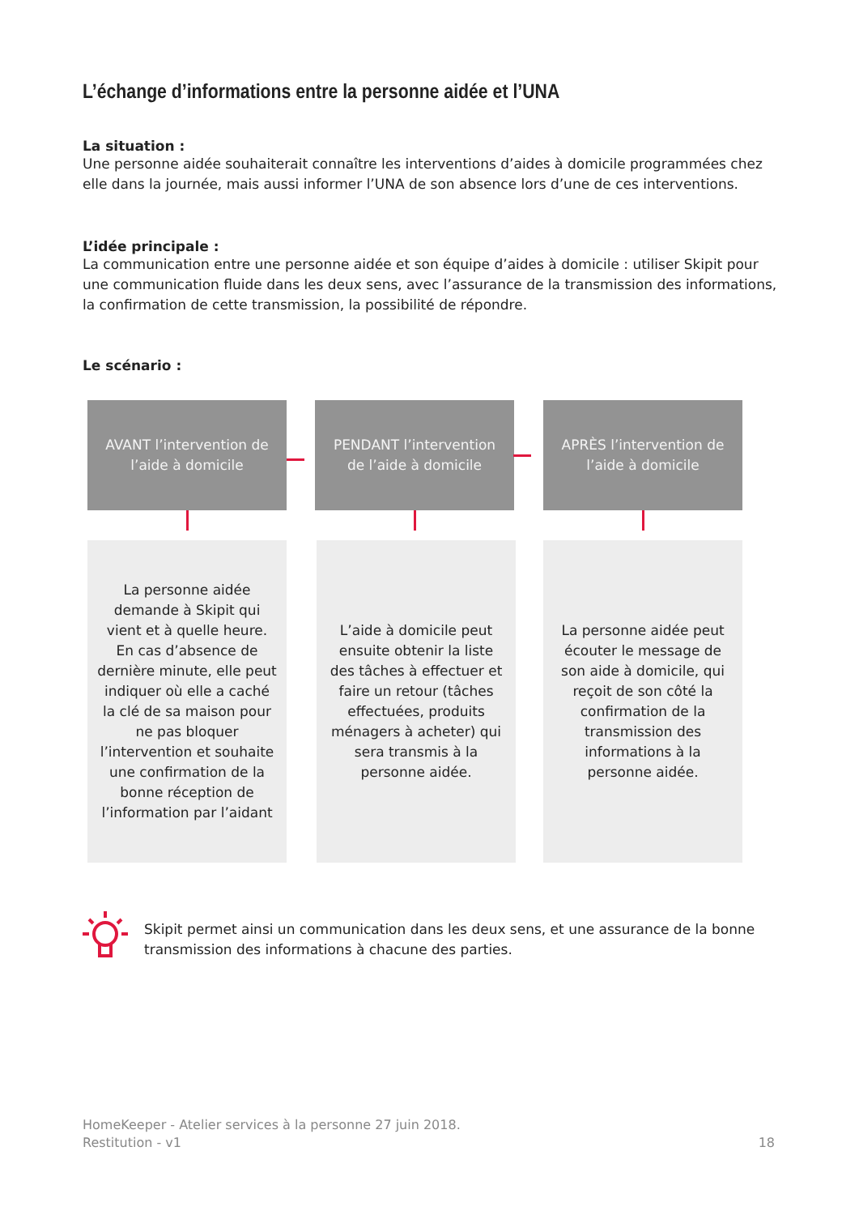L’échange d’informations entre la personne aidée et l’UNA
La situation :
Une personne aidée souhaiterait connaître les interventions d’aides à domicile programmées chez elle dans la journée, mais aussi informer l’UNA de son absence lors d’une de ces interventions.
L’idée principale :
La communication entre une personne aidée et son équipe d’aides à domicile : utiliser Skipit pour une communication fluide dans les deux sens, avec l’assurance de la transmission des informations, la confirmation de cette transmission, la possibilité de répondre.
Le scénario :
AVANT l’intervention de
l’aide à domicile
PENDANT l’intervention
de l’aide à domicile
APRÈS l’intervention de
l’aide à domicile
La personne aidée demande à Skipit qui vient et à quelle heure. En cas d’absence de dernière minute, elle peut indiquer où elle a caché la clé de sa maison pour ne pas bloquer l’intervention et souhaite une confirmation de la bonne réception de l’information par l’aidant
L’aide à domicile peut ensuite obtenir la liste des tâches à effectuer et faire un retour (tâches effectuées, produits ménagers à acheter) qui sera transmis à la personne aidée.
La personne aidée peut écouter le message de son aide à domicile, qui reçoit de son côté la confirmation de la transmission des informations à la personne aidée.
Skipit permet ainsi un communication dans les deux sens, et une assurance de la bonne transmission des informations à chacune des parties.
HomeKeeper - Atelier services à la personne 27 juin 2018.
Restitution - v1 18